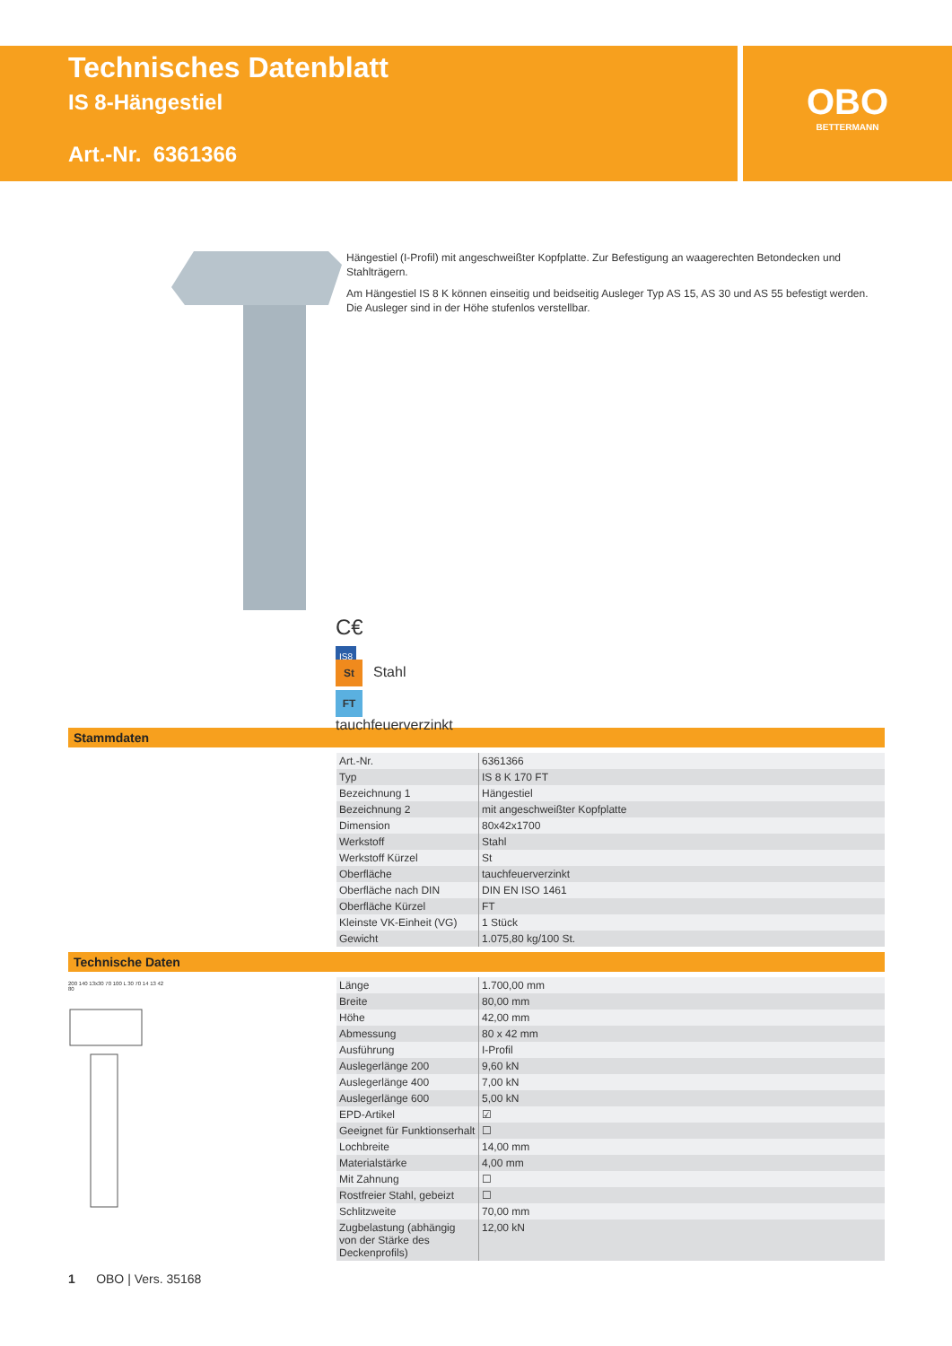Technisches Datenblatt
IS 8-Hängestiel
Art.-Nr. 6361366
OBO
BETTERMANN
C€ IS8
St Stahl
FT tauchfeuerverzinkt
Hängestiel (I-Profil) mit angeschweißter Kopfplatte. Zur Befestigung an waagerechten Betondecken und Stahlträgern.
Am Hängestiel IS 8 K können einseitig und beidseitig Ausleger Typ AS 15, AS 30 und AS 55 befestigt werden. Die Ausleger sind in der Höhe stufenlos verstellbar.
Stammdaten
| Art.-Nr. | 6361366 |
| Typ | IS 8 K 170 FT |
| Bezeichnung 1 | Hängestiel |
| Bezeichnung 2 | mit angeschweißter Kopfplatte |
| Dimension | 80x42x1700 |
| Werkstoff | Stahl |
| Werkstoff Kürzel | St |
| Oberfläche | tauchfeuerverzinkt |
| Oberfläche nach DIN | DIN EN ISO 1461 |
| Oberfläche Kürzel | FT |
| Kleinste VK-Einheit (VG) | 1 Stück |
| Gewicht | 1.075,80 kg/100 St. |
Technische Daten
200 140 13x30 70 100 L 30 70 14 13 42 80
| Länge | 1.700,00 mm |
| Breite | 80,00 mm |
| Höhe | 42,00 mm |
| Abmessung | 80 x 42 mm |
| Ausführung | I-Profil |
| Auslegerlänge 200 | 9,60 kN |
| Auslegerlänge 400 | 7,00 kN |
| Auslegerlänge 600 | 5,00 kN |
| EPD-Artikel | ☑ |
| Geeignet für Funktionserhalt | ☐ |
| Lochbreite | 14,00 mm |
| Materialstärke | 4,00 mm |
| Mit Zahnung | ☐ |
| Rostfreier Stahl, gebeizt | ☐ |
| Schlitzweite | 70,00 mm |
| Zugbelastung (abhängig von der Stärke des Deckenprofils) | 12,00 kN |
1 OBO | Vers. 35168